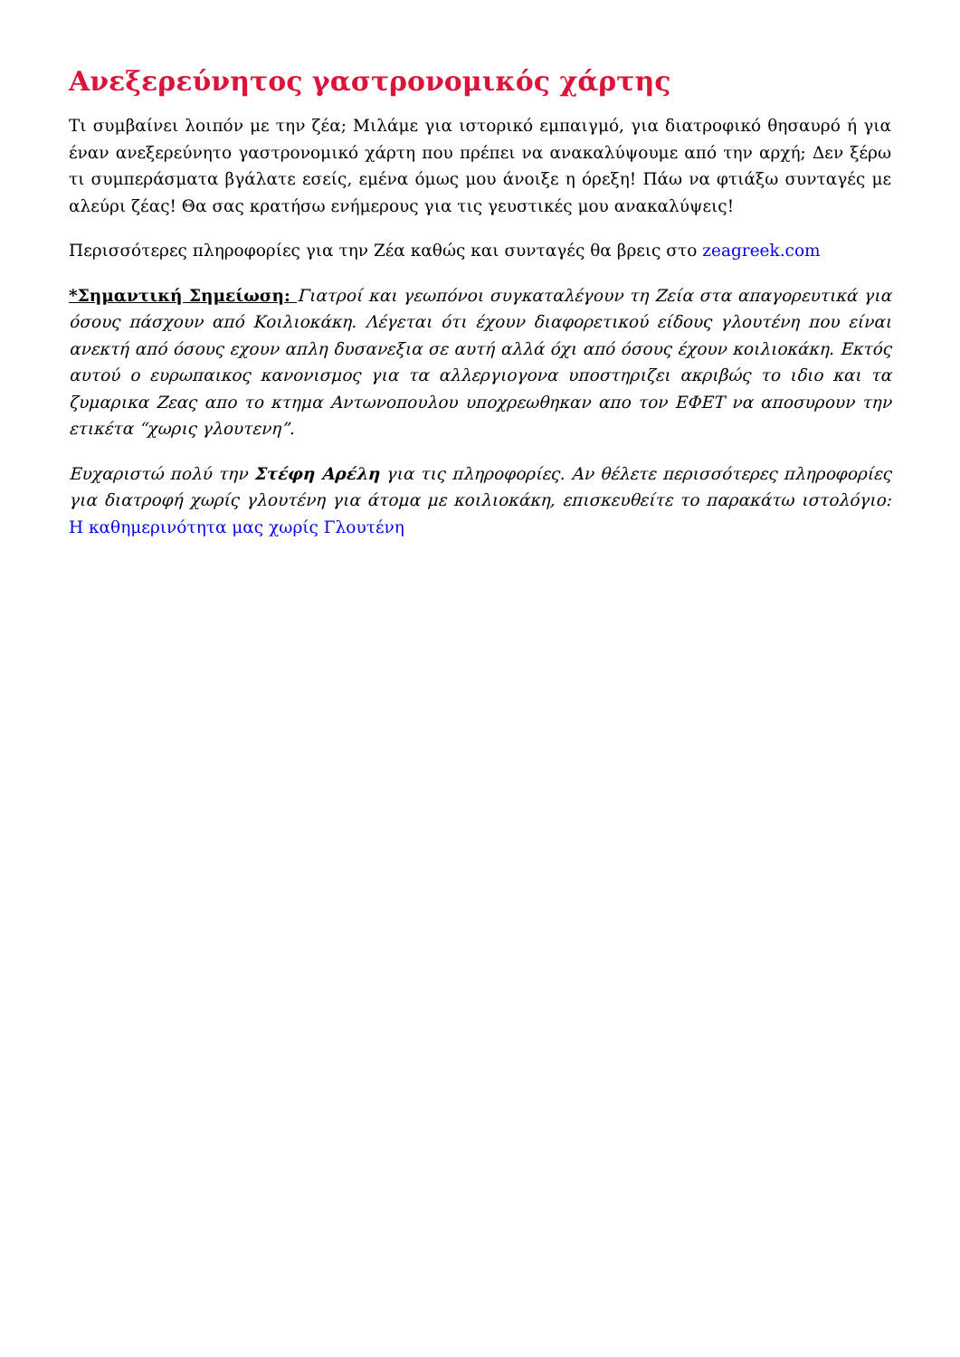Ανεξερεύνητος γαστρονομικός χάρτης
Τι συμβαίνει λοιπόν με την ζέα; Μιλάμε για ιστορικό εμπαιγμό, για διατροφικό θησαυρό ή για έναν ανεξερεύνητο γαστρονομικό χάρτη που πρέπει να ανακαλύψουμε από την αρχή; Δεν ξέρω τι συμπεράσματα βγάλατε εσείς, εμένα όμως μου άνοιξε η όρεξη! Πάω να φτιάξω συνταγές με αλεύρι ζέας! Θα σας κρατήσω ενήμερους για τις γευστικές μου ανακαλύψεις!
Περισσότερες πληροφορίες για την Ζέα καθώς και συνταγές θα βρεις στο zeagreek.com
*Σημαντική Σημείωση: Γιατροί και γεωπόνοι συγκαταλέγουν τη Ζεία στα απαγορευτικά για όσους πάσχουν από Κοιλιοκάκη. Λέγεται ότι έχουν διαφορετικού είδους γλουτένη που είναι ανεκτή από όσους εχουν απλη δυσανεξια σε αυτή αλλά όχι από όσους έχουν κοιλιοκάκη. Εκτός αυτού ο ευρωπαικος κανονισμος για τα αλλεργιογονα υποστηριζει ακριβώς το ιδιο και τα ζυμαρικα Ζεας απο το κτημα Αντωνοπουλου υποχρεωθηκαν απο τον ΕΦΕΤ να αποσυρουν την ετικέτα “χωρις γλουτενη”.
Ευχαριστώ πολύ την Στέφη Αρέλη για τις πληροφορίες. Αν θέλετε περισσότερες πληροφορίες για διατροφή χωρίς γλουτένη για άτομα με κοιλιοκάκη, επισκευθείτε το παρακάτω ιστολόγιο: Η καθημερινότητα μας χωρίς Γλουτένη